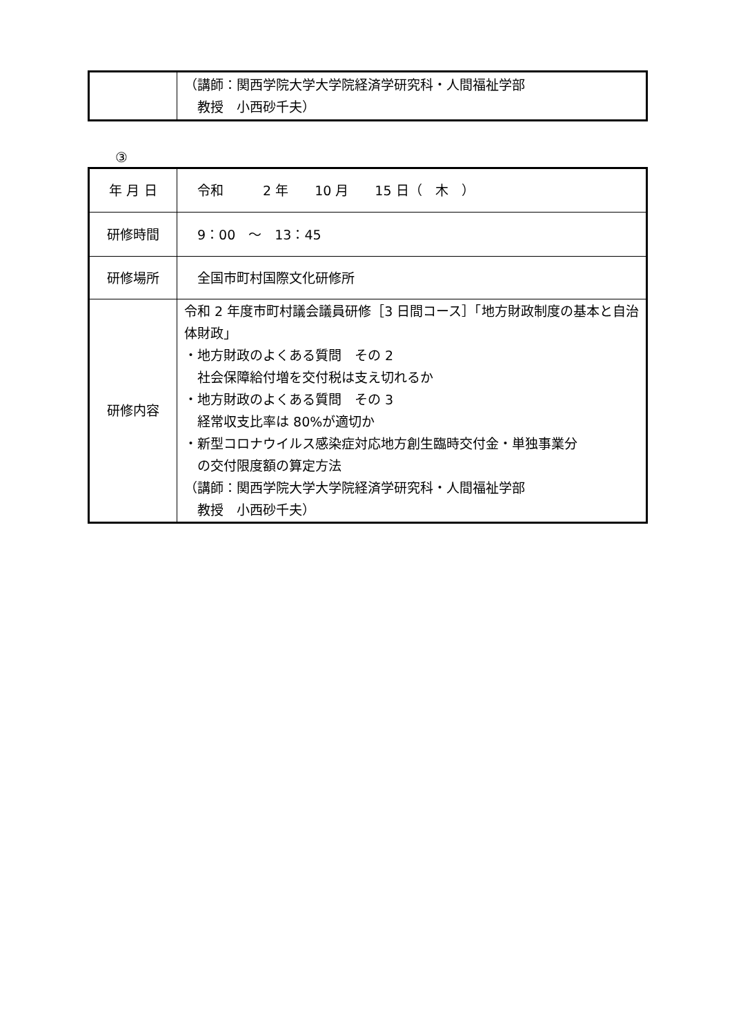| | （講師：関西学院大学大学院経済学研究科・人間福祉学部 教授 小西砂千夫） |
③
| 年 月 日 | 令和 2 年 10 月 15 日（ 木 ） |
| 研修時間 | 9：00 ～ 13：45 |
| 研修場所 | 全国市町村国際文化研修所 |
| 研修内容 | 令和 2 年度市町村議会議員研修［3 日間コース］「地方財政制度の基本と自治体財政」 ・地方財政のよくある質問 その 2 社会保障給付増を交付税は支え切れるか ・地方財政のよくある質問 その 3 経常収支比率は 80%が適切か ・新型コロナウイルス感染症対応地方創生臨時交付金・単独事業分 の交付限度額の算定方法 （講師：関西学院大学大学院経済学研究科・人間福祉学部 教授 小西砂千夫） |